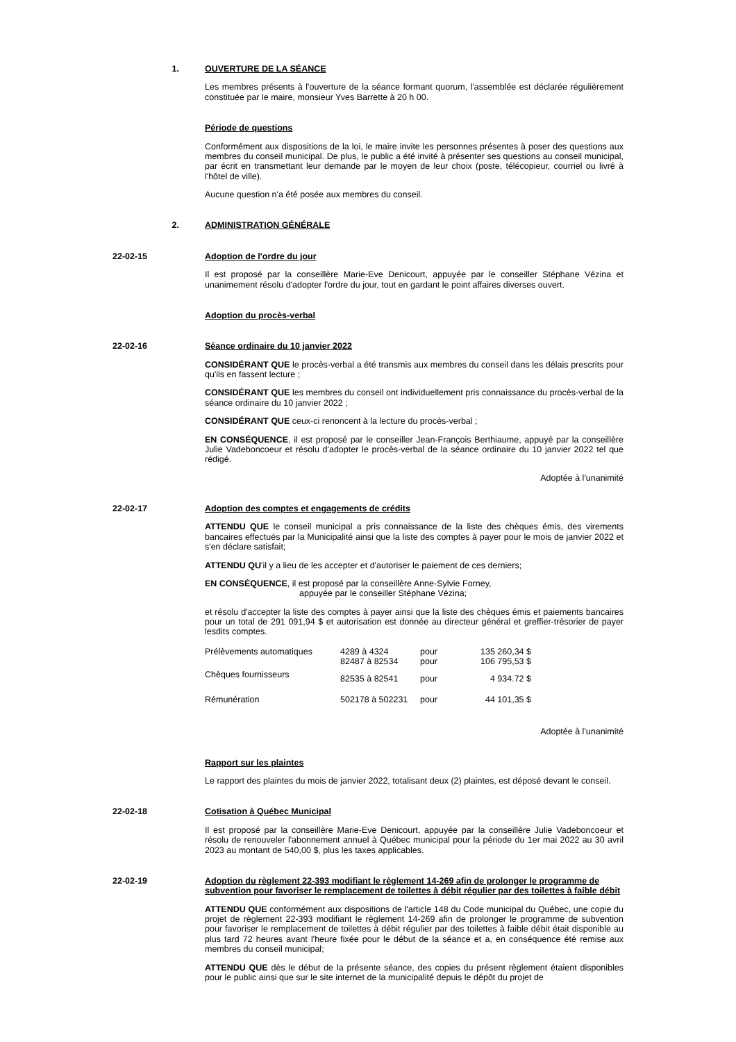1. OUVERTURE DE LA SÉANCE
Les membres présents à l'ouverture de la séance formant quorum, l'assemblée est déclarée régulièrement constituée par le maire, monsieur Yves Barrette à 20 h 00.
Période de questions
Conformément aux dispositions de la loi, le maire invite les personnes présentes à poser des questions aux membres du conseil municipal. De plus, le public a été invité à présenter ses questions au conseil municipal, par écrit en transmettant leur demande par le moyen de leur choix (poste, télécopieur, courriel ou livré à l'hôtel de ville).
Aucune question n'a été posée aux membres du conseil.
2. ADMINISTRATION GÉNÉRALE
22-02-15 Adoption de l'ordre du jour
Il est proposé par la conseillère Marie-Eve Denicourt, appuyée par le conseiller Stéphane Vézina et unanimement résolu d'adopter l'ordre du jour, tout en gardant le point affaires diverses ouvert.
Adoption du procès-verbal
22-02-16 Séance ordinaire du 10 janvier 2022
CONSIDÉRANT QUE le procès-verbal a été transmis aux membres du conseil dans les délais prescrits pour qu'ils en fassent lecture ;
CONSIDÉRANT QUE les membres du conseil ont individuellement pris connaissance du procès-verbal de la séance ordinaire du 10 janvier 2022 ;
CONSIDÉRANT QUE ceux-ci renoncent à la lecture du procès-verbal ;
EN CONSÉQUENCE, il est proposé par le conseiller Jean-François Berthiaume, appuyé par la conseillère Julie Vadeboncoeur et résolu d'adopter le procès-verbal de la séance ordinaire du 10 janvier 2022 tel que rédigé.
Adoptée à l'unanimité
22-02-17 Adoption des comptes et engagements de crédits
ATTENDU QUE le conseil municipal a pris connaissance de la liste des chèques émis, des virements bancaires effectués par la Municipalité ainsi que la liste des comptes à payer pour le mois de janvier 2022 et s'en déclare satisfait;
ATTENDU QU'il y a lieu de les accepter et d'autoriser le paiement de ces derniers;
EN CONSÉQUENCE, il est proposé par la conseillère Anne-Sylvie Forney,
appuyée par le conseiller Stéphane Vézina;
et résolu d'accepter la liste des comptes à payer ainsi que la liste des chèques émis et paiements bancaires pour un total de 291 091,94 $ et autorisation est donnée au directeur général et greffier-trésorier de payer lesdits comptes.
| Prélèvements automatiques | 4289 à 4324 82487 à 82534 | pour pour | 135 260,34 $ 106 795,53 $ |
| Chèques fournisseurs | 82535 à 82541 | pour | 4 934.72 $ |
| Rémunération | 502178 à 502231 | pour | 44 101,35 $ |
Adoptée à l'unanimité
Rapport sur les plaintes
Le rapport des plaintes du mois de janvier 2022, totalisant deux (2) plaintes, est déposé devant le conseil.
22-02-18 Cotisation à Québec Municipal
Il est proposé par la conseillère Marie-Eve Denicourt, appuyée par la conseillère Julie Vadeboncoeur et résolu de renouveler l'abonnement annuel à Québec municipal pour la période du 1er mai 2022 au 30 avril 2023 au montant de 540,00 $, plus les taxes applicables.
22-02-19 Adoption du règlement 22-393 modifiant le règlement 14-269 afin de prolonger le programme de subvention pour favoriser le remplacement de toilettes à débit régulier par des toilettes à faible débit
ATTENDU QUE conformément aux dispositions de l'article 148 du Code municipal du Québec, une copie du projet de règlement 22-393 modifiant le règlement 14-269 afin de prolonger le programme de subvention pour favoriser le remplacement de toilettes à débit régulier par des toilettes à faible débit était disponible au plus tard 72 heures avant l'heure fixée pour le début de la séance et a, en conséquence été remise aux membres du conseil municipal;
ATTENDU QUE dès le début de la présente séance, des copies du présent règlement étaient disponibles pour le public ainsi que sur le site internet de la municipalité depuis le dépôt du projet de